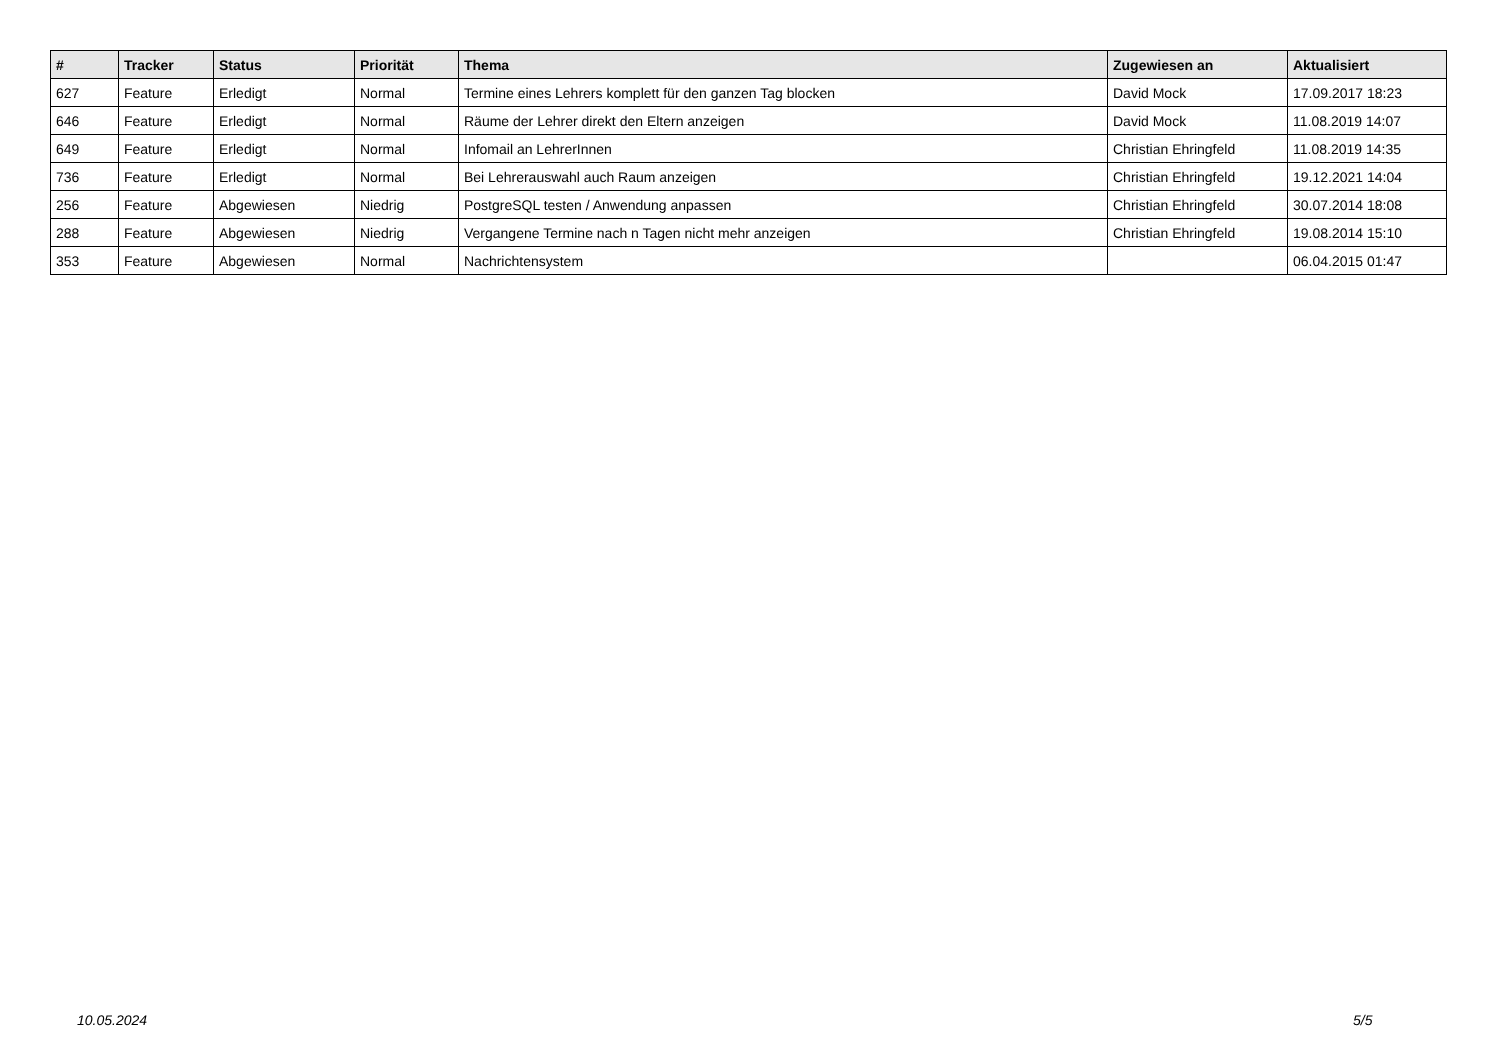| # | Tracker | Status | Priorität | Thema | Zugewiesen an | Aktualisiert |
| --- | --- | --- | --- | --- | --- | --- |
| 627 | Feature | Erledigt | Normal | Termine eines Lehrers komplett für den ganzen Tag blocken | David Mock | 17.09.2017 18:23 |
| 646 | Feature | Erledigt | Normal | Räume der Lehrer direkt den Eltern anzeigen | David Mock | 11.08.2019 14:07 |
| 649 | Feature | Erledigt | Normal | Infomail an LehrerInnen | Christian Ehringfeld | 11.08.2019 14:35 |
| 736 | Feature | Erledigt | Normal | Bei Lehrerauswahl auch Raum anzeigen | Christian Ehringfeld | 19.12.2021 14:04 |
| 256 | Feature | Abgewiesen | Niedrig | PostgreSQL testen / Anwendung anpassen | Christian Ehringfeld | 30.07.2014 18:08 |
| 288 | Feature | Abgewiesen | Niedrig | Vergangene Termine nach n Tagen nicht mehr anzeigen | Christian Ehringfeld | 19.08.2014 15:10 |
| 353 | Feature | Abgewiesen | Normal | Nachrichtensystem | | 06.04.2015 01:47 |
10.05.2024 5/5